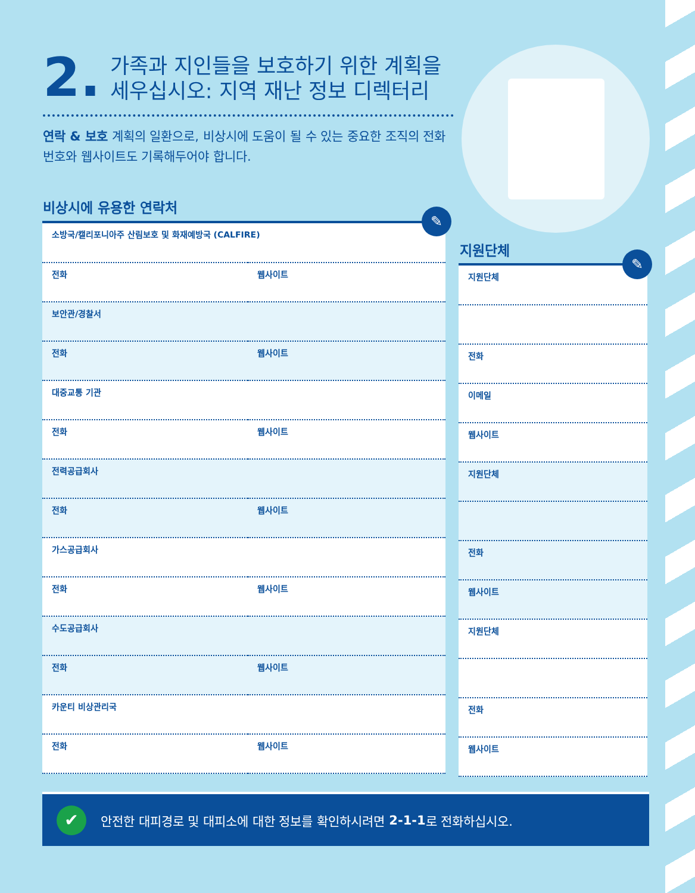2. 가족과 지인들을 보호하기 위한 계획을 세우십시오: 지역 재난 정보 디렉터리
연락 & 보호 계획의 일환으로, 비상시에 도움이 될 수 있는 중요한 조직의 전화번호와 웹사이트도 기록해두어야 합니다.
비상시에 유용한 연락처
| 소방국/캘리포니아주 산림보호 및 화재예방국 (CALFIRE) | |
| 전화 | 웹사이트 |
| 보안관/경찰서 | |
| 전화 | 웹사이트 |
| 대중교통 기관 | |
| 전화 | 웹사이트 |
| 전력공급회사 | |
| 전화 | 웹사이트 |
| 가스공급회사 | |
| 전화 | 웹사이트 |
| 수도공급회사 | |
| 전화 | 웹사이트 |
| 카운티 비상관리국 | |
| 전화 | 웹사이트 |
✎
지원단체
| 지원단체 |
| 전화 |
| 이메일 |
| 웹사이트 |
| 지원단체 |
| 전화 |
| 웹사이트 |
| 지원단체 |
| 전화 |
| 웹사이트 |
✎
✔ 안전한 대피경로 및 대피소에 대한 정보를 확인하시려면 2-1-1 로 전화하십시오.